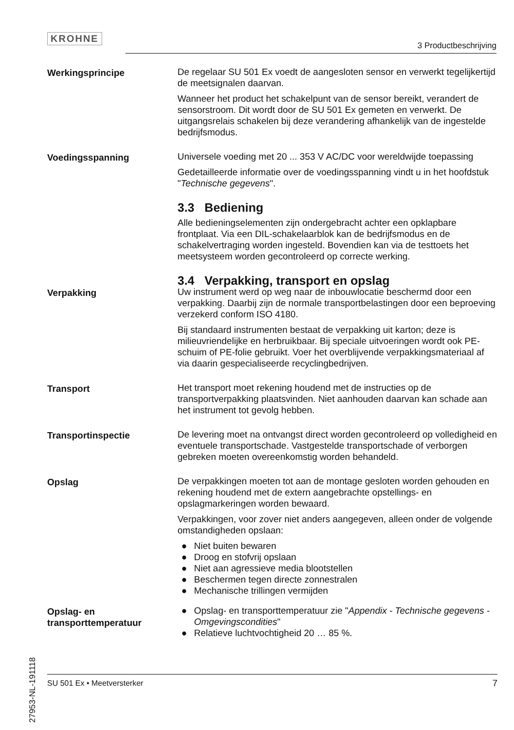KROHNE
3 Productbeschrijving
Werkingsprincipe De regelaar SU 501 Ex voedt de aangesloten sensor en verwerkt tegelijkertijd de meetsignalen daarvan.
Wanneer het product het schakelpunt van de sensor bereikt, verandert de sensorstroom. Dit wordt door de SU 501 Ex gemeten en verwerkt. De uitgangsrelais schakelen bij deze verandering afhankelijk van de ingestelde bedrijfsmodus.
Voedingsspanning Universele voeding met 20 ... 353 V AC/DC voor wereldwijde toepassing
Gedetailleerde informatie over de voedingsspanning vindt u in het hoofdstuk "Technische gegevens".
3.3 Bediening
Alle bedieningselementen zijn ondergebracht achter een opklapbare frontplaat. Via een DIL-schakelaarblok kan de bedrijfsmodus en de schakelvertraging worden ingesteld. Bovendien kan via de testtoets het meetsysteem worden gecontroleerd op correcte werking.
3.4 Verpakking, transport en opslag
Verpakking Uw instrument werd op weg naar de inbouwlocatie beschermd door een verpakking. Daarbij zijn de normale transportbelastingen door een beproeving verzekerd conform ISO 4180.
Bij standaard instrumenten bestaat de verpakking uit karton; deze is milieuvriendelijke en herbruikbaar. Bij speciale uitvoeringen wordt ook PE-schuim of PE-folie gebruikt. Voer het overblijvende verpakkingsmateriaal af via daarin gespecialiseerde recyclingbedrijven.
Transport Het transport moet rekening houdend met de instructies op de transportverpakking plaatsvinden. Niet aanhouden daarvan kan schade aan het instrument tot gevolg hebben.
Transportinspectie De levering moet na ontvangst direct worden gecontroleerd op volledigheid en eventuele transportschade. Vastgestelde transportschade of verborgen gebreken moeten overeenkomstig worden behandeld.
Opslag De verpakkingen moeten tot aan de montage gesloten worden gehouden en rekening houdend met de extern aangebrachte opstellings- en opslagmarkeringen worden bewaard.
Verpakkingen, voor zover niet anders aangegeven, alleen onder de volgende omstandigheden opslaan:
● Niet buiten bewaren
● Droog en stofvrij opslaan
● Niet aan agressieve media blootstellen
● Beschermen tegen directe zonnestralen
● Mechanische trillingen vermijden
Opslag- en transporttemperatuur
● Opslag- en transporttemperatuur zie "Appendix - Technische gegevens - Omgevingscondities"
● Relatieve luchtvochtigheid 20 … 85 %.
27953-NL-191118
SU 501 Ex • Meetversterker 7